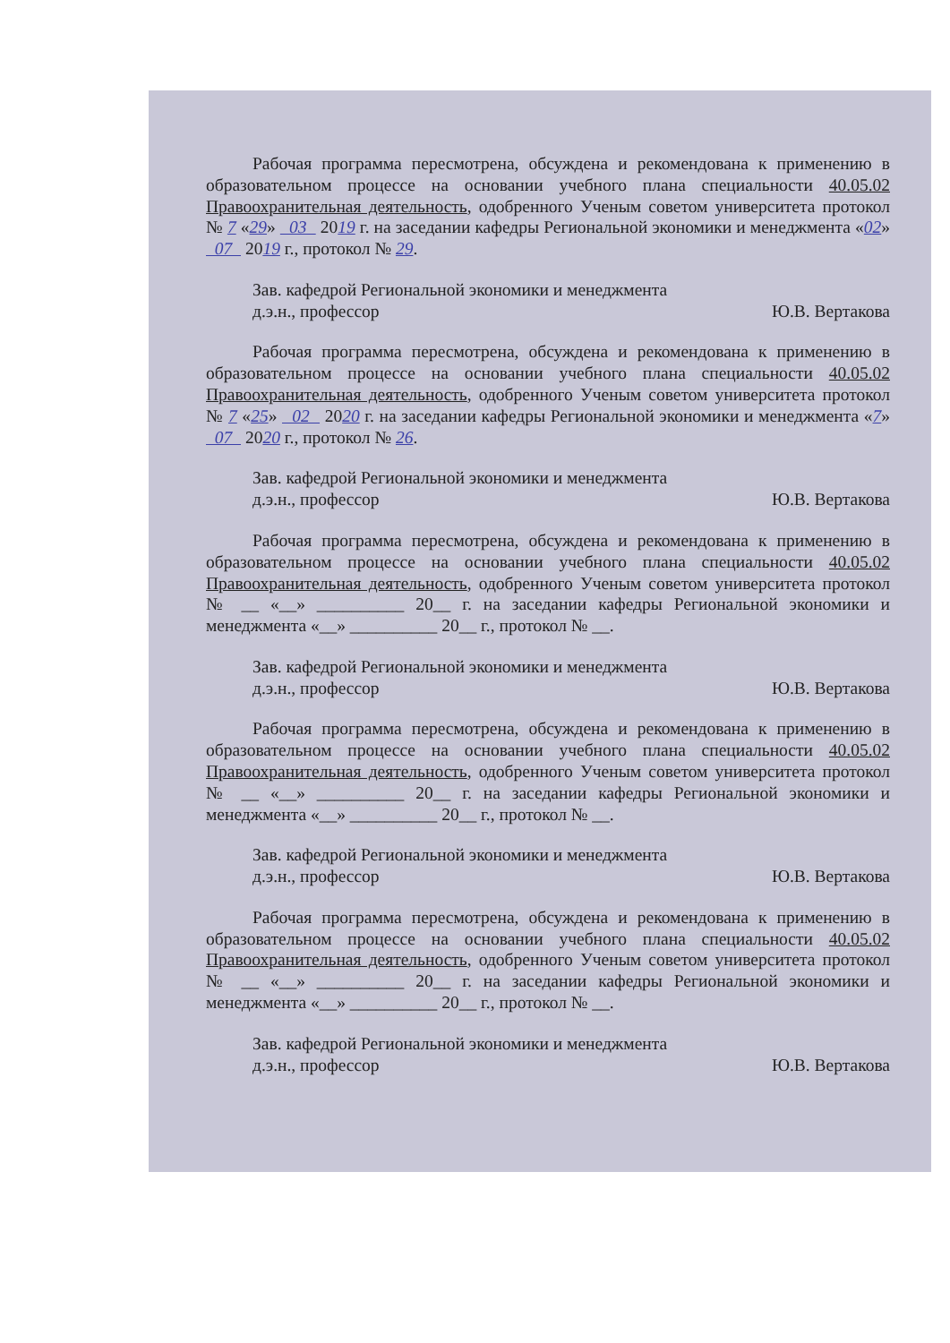Рабочая программа пересмотрена, обсуждена и рекомендована к применению в образовательном процессе на основании учебного плана специальности 40.05.02 Правоохранительная деятельность, одобренного Ученым советом университета протокол № 7 «29» 03 2019 г. на заседании кафедры Региональной экономики и менеджмента «02» 07 2019 г., протокол № 29.
Зав. кафедрой Региональной экономики и менеджмента
д.э.н., профессор
Ю.В. Вертакова
Рабочая программа пересмотрена, обсуждена и рекомендована к применению в образовательном процессе на основании учебного плана специальности 40.05.02 Правоохранительная деятельность, одобренного Ученым советом университета протокол № 7 «25» 02 2020 г. на заседании кафедры Региональной экономики и менеджмента «7» 07 2020 г., протокол № 26.
Зав. кафедрой Региональной экономики и менеджмента
д.э.н., профессор
Ю.В. Вертакова
Рабочая программа пересмотрена, обсуждена и рекомендована к применению в образовательном процессе на основании учебного плана специальности 40.05.02 Правоохранительная деятельность, одобренного Ученым советом университета протокол № __ «__» __________ 20__ г. на заседании кафедры Региональной экономики и менеджмента «__» __________ 20__ г., протокол № __.
Зав. кафедрой Региональной экономики и менеджмента
д.э.н., профессор
Ю.В. Вертакова
Рабочая программа пересмотрена, обсуждена и рекомендована к применению в образовательном процессе на основании учебного плана специальности 40.05.02 Правоохранительная деятельность, одобренного Ученым советом университета протокол № __ «__» __________ 20__ г. на заседании кафедры Региональной экономики и менеджмента «__» __________ 20__ г., протокол № __.
Зав. кафедрой Региональной экономики и менеджмента
д.э.н., профессор
Ю.В. Вертакова
Рабочая программа пересмотрена, обсуждена и рекомендована к применению в образовательном процессе на основании учебного плана специальности 40.05.02 Правоохранительная деятельность, одобренного Ученым советом университета протокол № __ «__» __________ 20__ г. на заседании кафедры Региональной экономики и менеджмента «__» __________ 20__ г., протокол № __.
Зав. кафедрой Региональной экономики и менеджмента
д.э.н., профессор
Ю.В. Вертакова